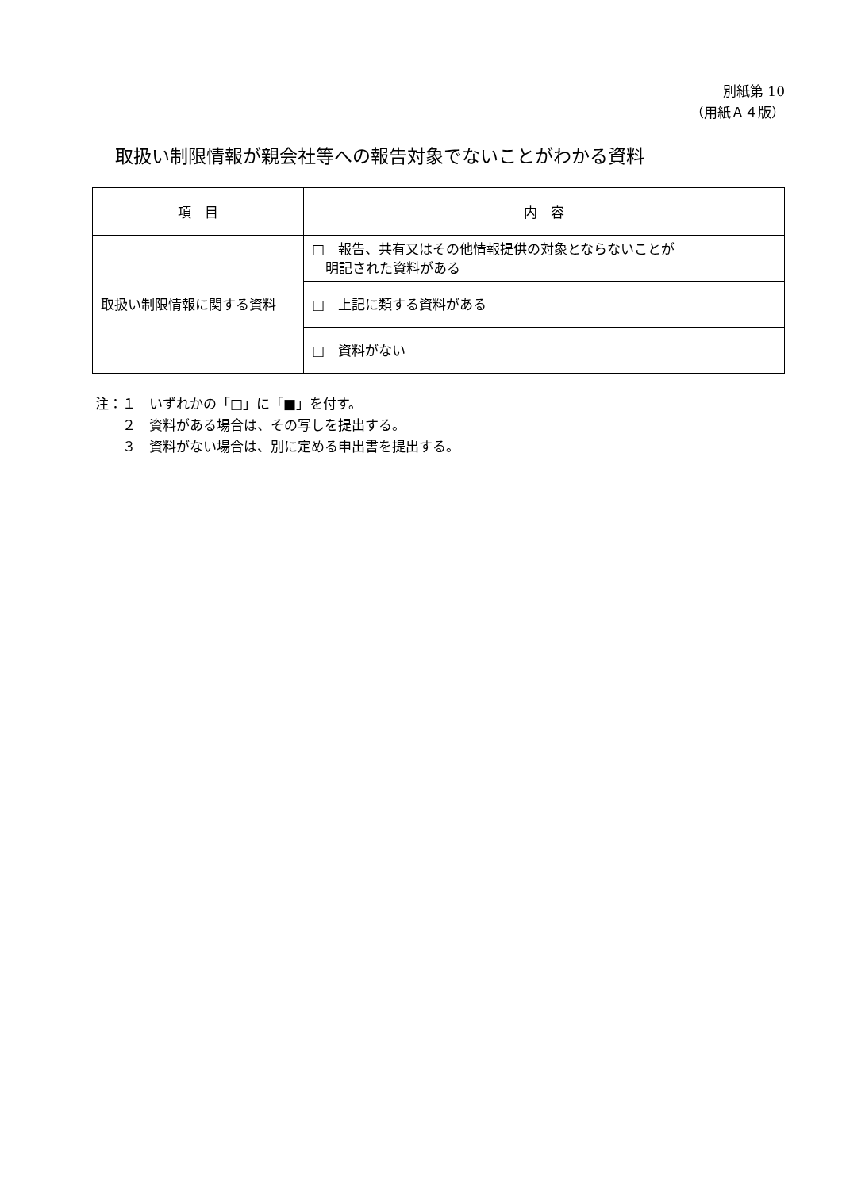別紙第 10
（用紙Ａ４版）
取扱い制限情報が親会社等への報告対象でないことがわかる資料
| 項 目 | 内 容 |
| --- | --- |
| 取扱い制限情報に関する資料 | □ 報告、共有又はその他情報提供の対象とならないことが 明記された資料がある |
| | □ 上記に類する資料がある |
| | □ 資料がない |
注：１　いずれかの「□」に「■」を付す。
　　２　資料がある場合は、その写しを提出する。
　　３　資料がない場合は、別に定める申出書を提出する。